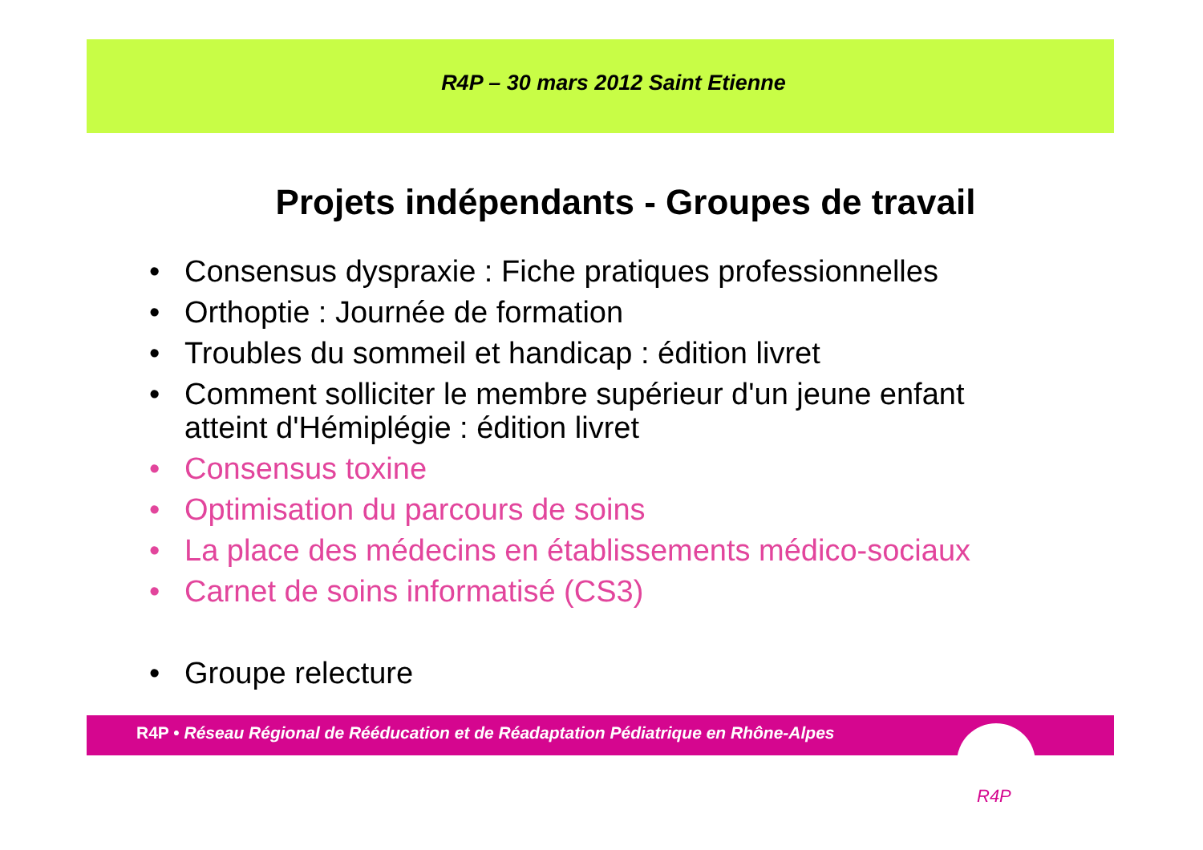R4P – 30 mars 2012 Saint Etienne
Projets indépendants - Groupes de travail
• Consensus dyspraxie : Fiche pratiques professionnelles
• Orthoptie : Journée de formation
• Troubles du sommeil et handicap : édition livret
• Comment solliciter le membre supérieur d'un jeune enfant atteint d'Hémiplégie : édition livret
• Consensus toxine
• Optimisation du parcours de soins
• La place des médecins en établissements médico-sociaux
• Carnet de soins informatisé (CS3)
• Groupe relecture
R4P • Réseau Régional de Rééducation et de Réadaptation Pédiatrique en Rhône-Alpes
R4P